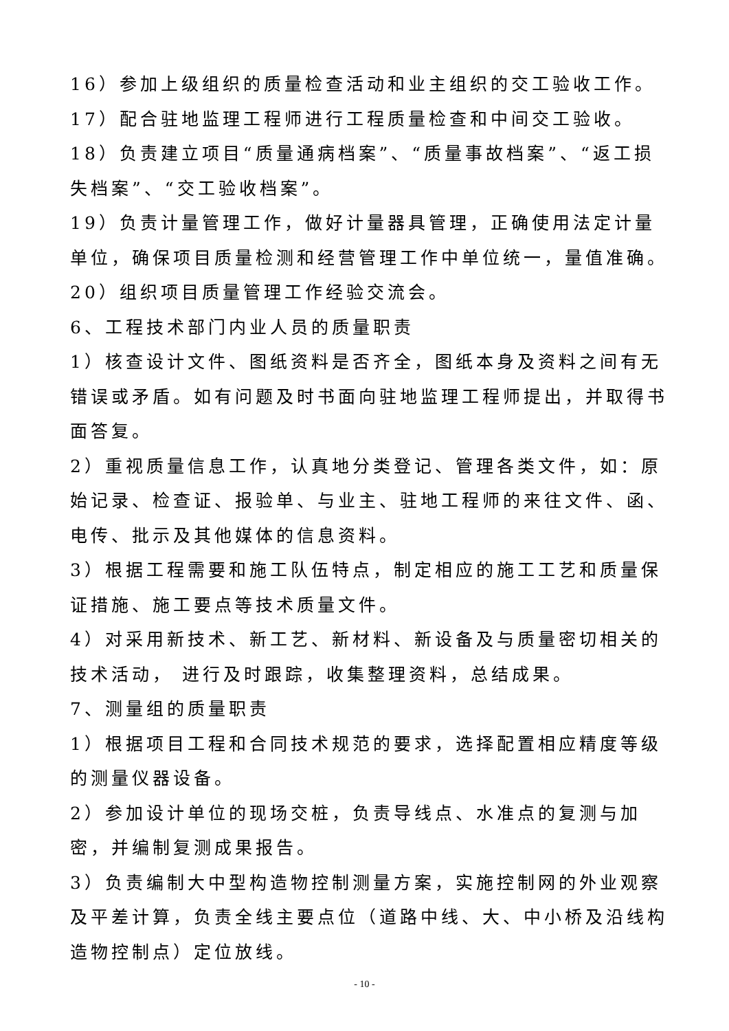16）参加上级组织的质量检查活动和业主组织的交工验收工作。
17）配合驻地监理工程师进行工程质量检查和中间交工验收。
18）负责建立项目“质量通病档案”、“质量事故档案”、“返工损失档案”、“交工验收档案”。
19）负责计量管理工作，做好计量器具管理，正确使用法定计量单位，确保项目质量检测和经营管理工作中单位统一，量值准确。
20）组织项目质量管理工作经验交流会。
6、工程技术部门内业人员的质量职责
1）核查设计文件、图纸资料是否齐全，图纸本身及资料之间有无错误或矛盾。如有问题及时书面向驻地监理工程师提出，并取得书面答复。
2）重视质量信息工作，认真地分类登记、管理各类文件，如：原始记录、检查证、报验单、与业主、驻地工程师的来往文件、函、电传、批示及其他媒体的信息资料。
3）根据工程需要和施工队伍特点，制定相应的施工工艺和质量保证措施、施工要点等技术质量文件。
4）对采用新技术、新工艺、新材料、新设备及与质量密切相关的技术活动， 进行及时跟踪，收集整理资料，总结成果。
7、测量组的质量职责
1）根据项目工程和合同技术规范的要求，选择配置相应精度等级的测量仪器设备。
2）参加设计单位的现场交桩，负责导线点、水准点的复测与加密，并编制复测成果报告。
3）负责编制大中型构造物控制测量方案，实施控制网的外业观察及平差计算，负责全线主要点位（道路中线、大、中小桥及沿线构造物控制点）定位放线。
- 10 -